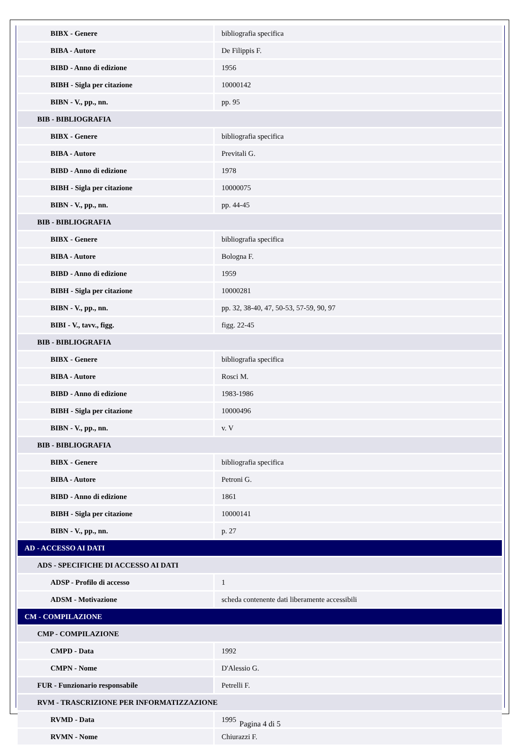| BIBX - Genere | bibliografia specifica |
| BIBA - Autore | De Filippis F. |
| BIBD - Anno di edizione | 1956 |
| BIBH - Sigla per citazione | 10000142 |
| BIBN - V., pp., nn. | pp. 95 |
| BIB - BIBLIOGRAFIA | |
| BIBX - Genere | bibliografia specifica |
| BIBA - Autore | Previtali G. |
| BIBD - Anno di edizione | 1978 |
| BIBH - Sigla per citazione | 10000075 |
| BIBN - V., pp., nn. | pp. 44-45 |
| BIB - BIBLIOGRAFIA | |
| BIBX - Genere | bibliografia specifica |
| BIBA - Autore | Bologna F. |
| BIBD - Anno di edizione | 1959 |
| BIBH - Sigla per citazione | 10000281 |
| BIBN - V., pp., nn. | pp. 32, 38-40, 47, 50-53, 57-59, 90, 97 |
| BIBI - V., tavv., figg. | figg. 22-45 |
| BIB - BIBLIOGRAFIA | |
| BIBX - Genere | bibliografia specifica |
| BIBA - Autore | Rosci M. |
| BIBD - Anno di edizione | 1983-1986 |
| BIBH - Sigla per citazione | 10000496 |
| BIBN - V., pp., nn. | v. V |
| BIB - BIBLIOGRAFIA | |
| BIBX - Genere | bibliografia specifica |
| BIBA - Autore | Petroni G. |
| BIBD - Anno di edizione | 1861 |
| BIBH - Sigla per citazione | 10000141 |
| BIBN - V., pp., nn. | p. 27 |
| AD - ACCESSO AI DATI | |
| ADS - SPECIFICHE DI ACCESSO AI DATI | |
| ADSP - Profilo di accesso | 1 |
| ADSM - Motivazione | scheda contenente dati liberamente accessibili |
| CM - COMPILAZIONE | |
| CMP - COMPILAZIONE | |
| CMPD - Data | 1992 |
| CMPN - Nome | D'Alessio G. |
| FUR - Funzionario responsabile | Petrelli F. |
| RVM - TRASCRIZIONE PER INFORMATIZZAZIONE | |
| RVMD - Data | 1995 |
| RVMN - Nome | Chiurazzi F. |
Pagina 4 di 5